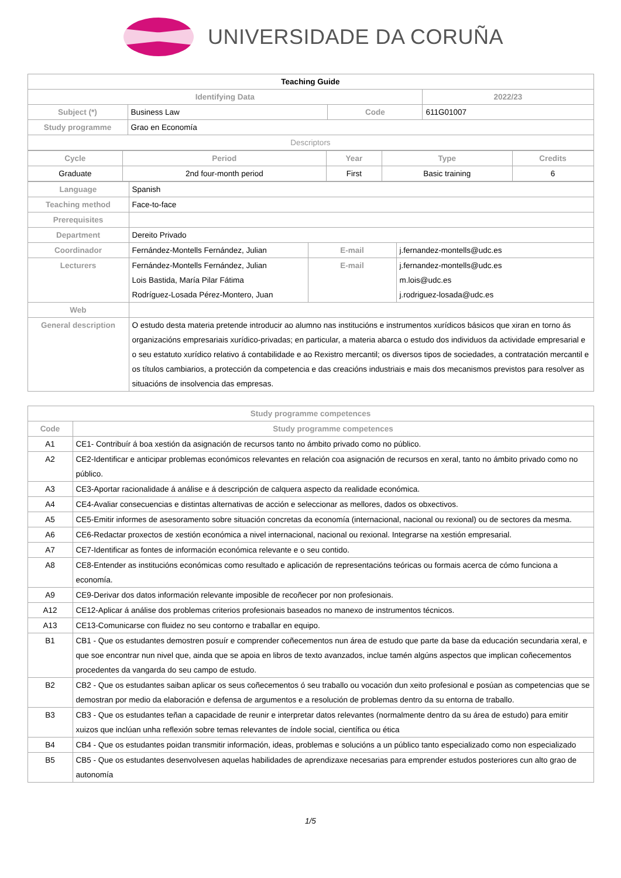UNIVERSIDADE DA CORUÑA
| Teaching Guide | | | |
| Identifying Data | | | 2022/23 |
| Subject (*) | Business Law | Code | 611G01007 |
| Study programme | Grao en Economía | | |
| Descriptors | | | |
| Cycle | Period | Year | Type | Credits |
| --- | --- | --- | --- | --- |
| Graduate | 2nd four-month period | First | Basic training | 6 |
| Language | Spanish | | |
| Teaching method | Face-to-face | | |
| Prerequisites | | | |
| Department | Dereito Privado | | |
| Coordinador | Fernández-Montells Fernández, Julian | E-mail | j.fernandez-montells@udc.es |
| Lecturers | Fernández-Montells Fernández, Julian Lois Bastida, María Pilar Fátima Rodríguez-Losada Pérez-Montero, Juan | E-mail | j.fernandez-montells@udc.es m.lois@udc.es j.rodriguez-losada@udc.es |
| Web | | | |
| General description | O estudo desta materia pretende introducir ao alumno nas institucións e instrumentos xurídicos básicos que xiran en torno ás organizacións empresariais xurídico-privadas; en particular, a materia abarca o estudo dos individuos da actividade empresarial e o seu estatuto xurídico relativo á contabilidade e ao Rexistro mercantil; os diversos tipos de sociedades, a contratación mercantil e os títulos cambiarios, a protección da competencia e das creacións industriais e mais dos mecanismos previstos para resolver as situacións de insolvencia das empresas. | | |
| Study programme competences | |
| --- | --- |
| Code | Study programme competences |
| A1 | CE1- Contribuír á boa xestión da asignación de recursos tanto no ámbito privado como no público. |
| A2 | CE2-Identificar e anticipar problemas económicos relevantes en relación coa asignación de recursos en xeral, tanto no ámbito privado como no público. |
| A3 | CE3-Aportar racionalidade á análise e á descripción de calquera aspecto da realidade económica. |
| A4 | CE4-Avaliar consecuencias e distintas alternativas de acción e seleccionar as mellores, dados os obxectivos. |
| A5 | CE5-Emitir informes de asesoramento sobre situación concretas da economía (internacional, nacional ou rexional) ou de sectores da mesma. |
| A6 | CE6-Redactar proxectos de xestión económica a nivel internacional, nacional ou rexional. Integrarse na xestión empresarial. |
| A7 | CE7-Identificar as fontes de información económica relevante e o seu contido. |
| A8 | CE8-Entender as institucións económicas como resultado e aplicación de representacións teóricas ou formais acerca de cómo funciona a economía. |
| A9 | CE9-Derivar dos datos información relevante imposible de recoñecer por non profesionais. |
| A12 | CE12-Aplicar á análise dos problemas criterios profesionais baseados no manexo de instrumentos técnicos. |
| A13 | CE13-Comunicarse con fluidez no seu contorno e traballar en equipo. |
| B1 | CB1 - Que os estudantes demostren posuír e comprender coñecementos nun área de estudo que parte da base da educación secundaria xeral, e que soe encontrar nun nivel que, ainda que se apoia en libros de texto avanzados, inclue tamén algúns aspectos que implican coñecementos procedentes da vangarda do seu campo de estudo. |
| B2 | CB2 - Que os estudantes saiban aplicar os seus coñecementos ó seu traballo ou vocación dun xeito profesional e posúan as competencias que se demostran por medio da elaboración e defensa de argumentos e a resolución de problemas dentro da su entorna de traballo. |
| B3 | CB3 - Que os estudantes teñan a capacidade de reunir e interpretar datos relevantes (normalmente dentro da su área de estudo) para emitir xuizos que inclúan unha reflexión sobre temas relevantes de índole social, científica ou ética |
| B4 | CB4 - Que os estudantes poidan transmitir información, ideas, problemas e solucións a un público tanto especializado como non especializado |
| B5 | CB5 - Que os estudantes desenvolvesen aquelas habilidades de aprendizaxe necesarias para emprender estudos posteriores cun alto grao de autonomía |
1/5